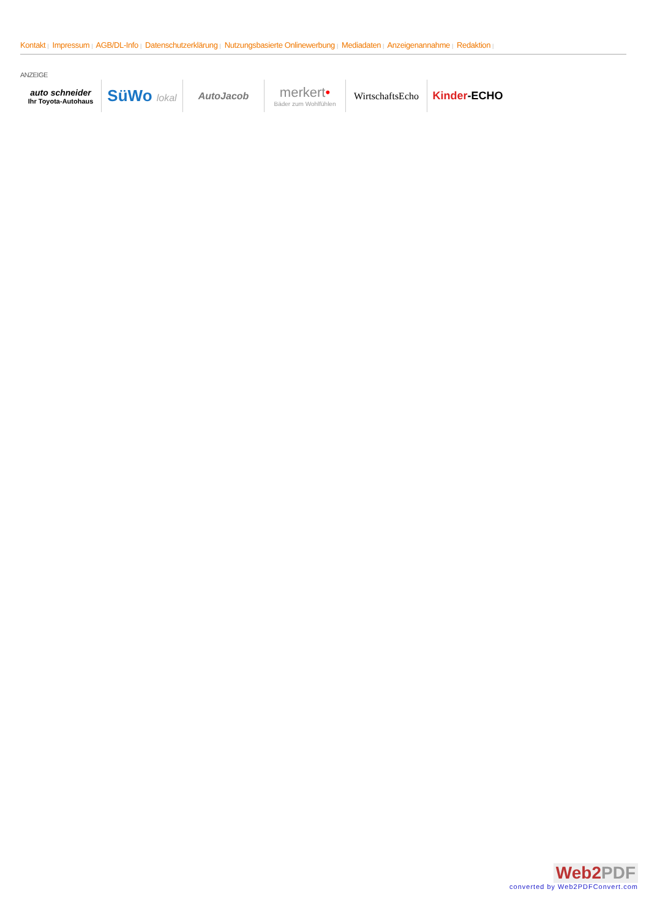Kontakt | Impressum | AGB/DL-Info | Datenschutzerklärung | Nutzungsbasierte Onlinewerbung | Mediadaten | Anzeigenannahme | Redaktion |
ANZEIGE
auto schneider
Ihr Toyota-Autohaus
SüWo lokal AutoJacob
merkert•
Bäder zum Wohlfühlen
WirtschaftsEcho Kinder-ECHO
Web2PDF
converted by Web2PDFConvert.com